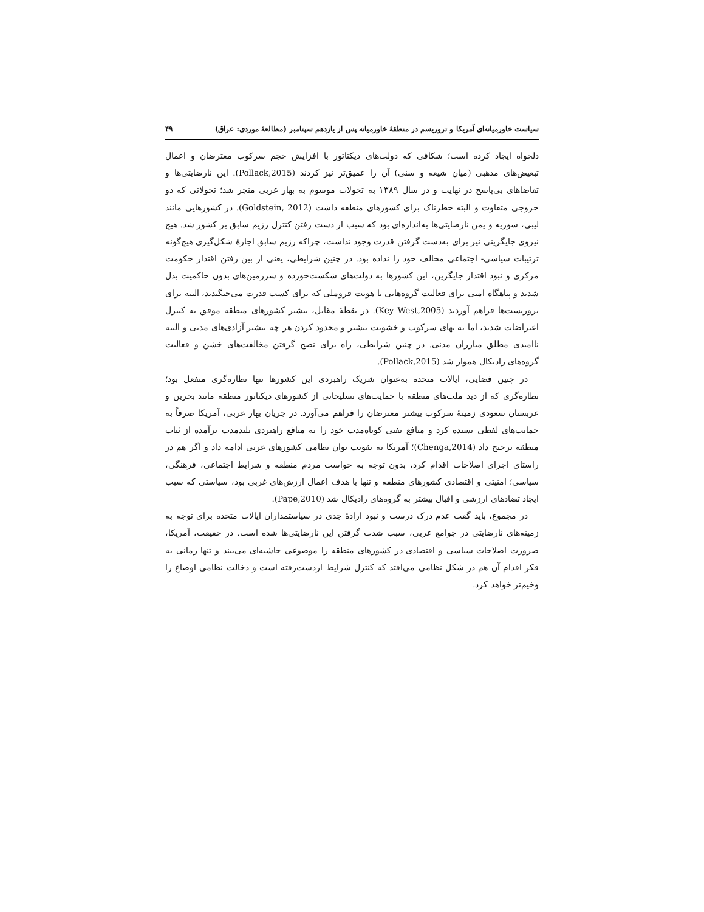سیاست خاورمیانه‌ای آمریکا و تروریسم در منطقهٔ خاورمیانه پس از یازدهم سپتامبر (مطالعهٔ موردی: عراق) ۴۹
دلخواه ایجاد کرده است؛ شکافی که دولت‌های دیکتاتور با افزایش حجم سرکوب معترضان و اعمال تبعیض‌های مذهبی (میان شیعه و سنی) آن را عمیق‌تر نیز کردند (Pollack,2015). این نارضایتی‌ها و تقاضاهای بی‌پاسخ در نهایت و در سال ۱۳۸۹ به تحولات موسوم به بهار عربی منجر شد؛ تحولاتی که دو خروجی متفاوت و البته خطرناک برای کشورهای منطقه داشت (Goldstein, 2012). در کشورهایی مانند لیبی، سوریه و یمن نارضایتی‌ها به‌اندازه‌ای بود که سبب از دست رفتن کنترل رژیم سابق بر کشور شد. هیچ نیروی جایگزینی نیز برای به‌دست گرفتن قدرت وجود نداشت، چراکه رژیم سابق اجازهٔ شکل‌گیری هیچ‌گونه ترتیبات سیاسی- اجتماعی مخالف خود را نداده بود. در چنین شرایطی، یعنی از بین رفتن اقتدار حکومت مرکزی و نبود اقتدار جایگزین، این کشورها به دولت‌های شکست‌خورده و سرزمین‌های بدون حاکمیت بدل شدند و پناهگاه امنی برای فعالیت گروه‌هایی با هویت فروملی که برای کسب قدرت می‌جنگیدند، البته برای تروریست‌ها فراهم آوردند (Key West,2005). در نقطهٔ مقابل، بیشتر کشورهای منطقه موفق به کنترل اعتراضات شدند، اما به بهای سرکوب و خشونت بیشتر و محدود کردن هر چه بیشتر آزادی‌های مدنی و البته ناامیدی مطلق مبارزان مدنی. در چنین شرایطی، راه برای نضج گرفتن مخالفت‌های خشن و فعالیت گروه‌های رادیکال هموار شد (Pollack,2015).
در چنین فضایی، ایالات متحده به‌عنوان شریک راهبردی این کشورها تنها نظاره‌گری منفعل بود؛ نظاره‌گری که از دید ملت‌های منطقه با حمایت‌های تسلیحاتی از کشورهای دیکتاتور منطقه مانند بحرین و عربستان سعودی زمینهٔ سرکوب بیشتر معترضان را فراهم می‌آورد. در جریان بهار عربی، آمریکا صرفاً به حمایت‌های لفظی بسنده کرد و منافع نفتی کوتاه‌مدت خود را به منافع راهبردی بلندمدت برآمده از ثبات منطقه ترجیح داد (Chenga,2014)؛ آمریکا به تقویت توان نظامی کشورهای عربی ادامه داد و اگر هم در راستای اجرای اصلاحات اقدام کرد، بدون توجه به خواست مردم منطقه و شرایط اجتماعی، فرهنگی، سیاسی؛ امنیتی و اقتصادی کشورهای منطقه و تنها با هدف اعمال ارزش‌های غربی بود، سیاستی که سبب ایجاد تضادهای ارزشی و اقبال بیشتر به گروه‌های رادیکال شد (Pape,2010).
در مجموع، باید گفت عدم درک درست و نبود ارادهٔ جدی در سیاستمداران ایالات متحده برای توجه به زمینه‌های نارضایتی در جوامع عربی، سبب شدت گرفتن این نارضایتی‌ها شده است. در حقیقت، آمریکا، ضرورت اصلاحات سیاسی و اقتصادی در کشورهای منطقه را موضوعی حاشیه‌ای می‌بیند و تنها زمانی به فکر اقدام آن هم در شکل نظامی می‌افتد که کنترل شرایط ازدست‌رفته است و دخالت نظامی اوضاع را وخیم‌تر خواهد کرد.